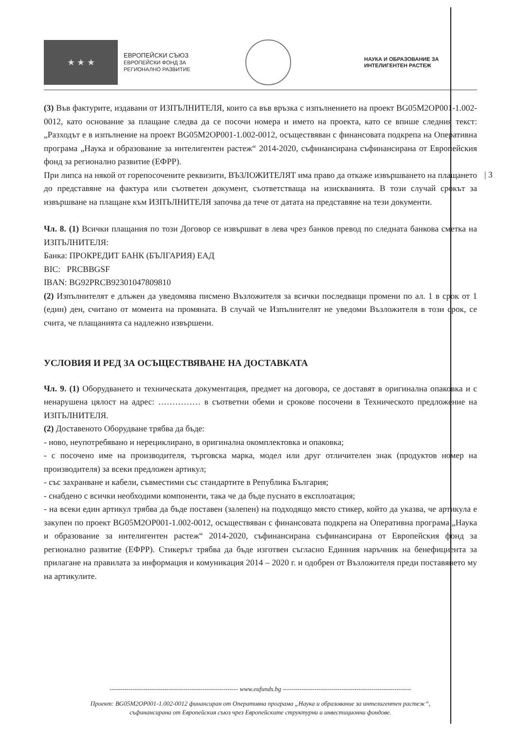★ ★ ★
ЕВРОПЕЙСКИ СЪЮЗ
ЕВРОПЕЙСКИ ФОНД ЗА
РЕГИОНАЛНО РАЗВИТИЕ
НАУКА И ОБРАЗОВАНИЕ ЗА
ИНТЕЛИГЕНТЕН РАСТЕЖ
| 3
(3) Във фактурите, издавани от ИЗПЪЛНИТЕЛЯ, които са във връзка с изпълнението на проект BG05M2OP001-1.002-0012, като основание за плащане следва да се посочи номера и името на проекта, като се впише следния текст: „Разходът е в изпълнение на проект BG05M2OP001-1.002-0012, осъществяван с финансовата подкрепа на Оперативна програма „Наука и образование за интелигентен растеж“ 2014-2020, съфинансирана съфинансирана от Европейския фонд за регионално развитие (ЕФРР).
При липса на някой от горепосочените реквизити, ВЪЗЛОЖИТЕЛЯТ има право да откаже извършването на плащането до представяне на фактура или съответен документ, съответстваща на изискванията. В този случай срокът за извършване на плащане към ИЗПЪЛНИТЕЛЯ започва да тече от датата на представяне на тези документи.
Чл. 8. (1) Всички плащания по този Договор се извършват в лева чрез банков превод по следната банкова сметка на ИЗПЪЛНИТЕЛЯ:
Банка: ПРОКРЕДИТ БАНК (БЪЛГАРИЯ) ЕАД
BIC: PRCBBGSF
IBAN: BG92PRCB92301047809810
(2) Изпълнителят е длъжен да уведомява писмено Възложителя за всички последващи промени по ал. 1 в срок от 1 (един) ден, считано от момента на промяната. В случай че Изпълнителят не уведоми Възложителя в този срок, се счита, че плащанията са надлежно извършени.
УСЛОВИЯ И РЕД ЗА ОСЪЩЕСТВЯВАНЕ НА ДОСТАВКАТА
Чл. 9. (1) Оборудването и техническата документация, предмет на договора, се доставят в оригинална опаковка и с ненарушена цялост на адрес: …………… в съответни обеми и срокове посочени в Техническото предложение на ИЗПЪЛНИТЕЛЯ.
(2) Доставеното Оборудване трябва да бъде:
- ново, неупотребявано и нерециклирано, в оригинална окомплектовка и опаковка;
- с посочено име на производителя, търговска марка, модел или друг отличителен знак (продуктов номер на производителя) за всеки предложен артикул;
- със захранване и кабели, съвместими със стандартите в Република България;
- снабдено с всички необходими компоненти, така че да бъде пуснато в експлоатация;
- на всеки един артикул трябва да бъде поставен (залепен) на подходящо място стикер, който да указва, че артикула е закупен по проект BG05M2OP001-1.002-0012, осъществяван с финансовата подкрепа на Оперативна програма „Наука и образование за интелигентен растеж“ 2014-2020, съфинансирана съфинансирана от Европейския фонд за регионално развитие (ЕФРР). Стикерът трябва да бъде изготвен съгласно Единния наръчник на бенефициента за прилагане на правилата за информация и комуникация 2014 – 2020 г. и одобрен от Възложителя преди поставянето му на артикулите.
------------------------------------------------------------- www.eufunds.bg -------------------------------------------------------------
Проект: BG05M2OP001-1.002-0012 финансиран от Оперативна програма „Наука и образование за интелигентен растеж“,
съфинансирана от Европейския съюз чрез Европейските структурни и инвестиционни фондове.